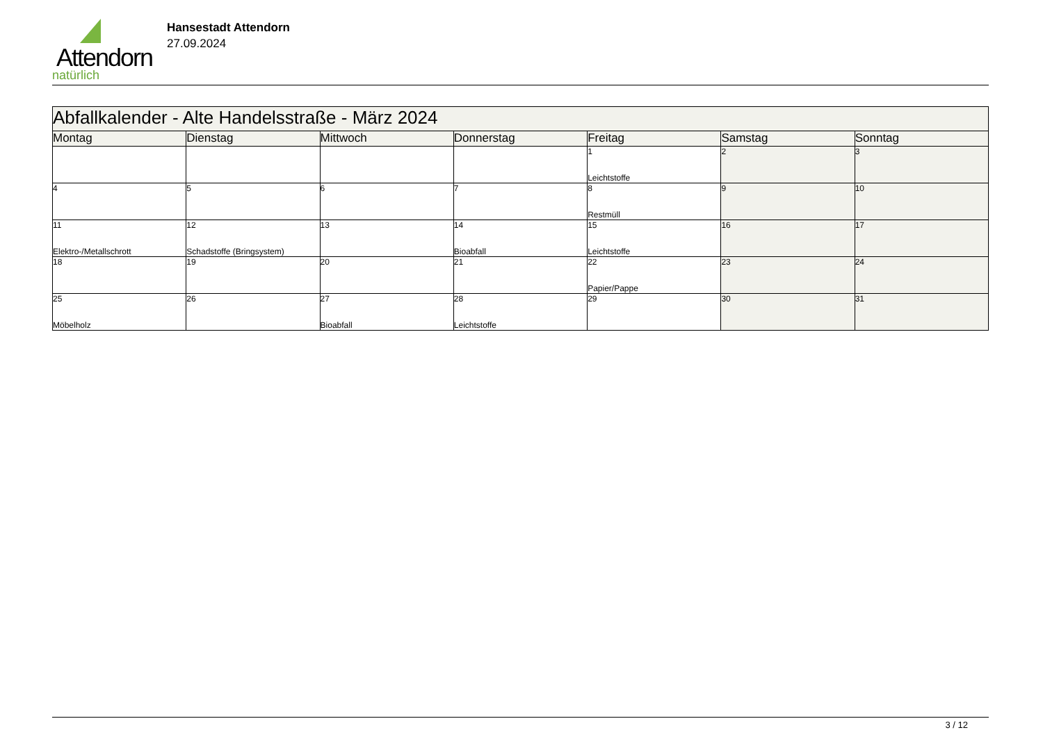Attendorn
natürlich
Hansestadt Attendorn
27.09.2024
| Abfallkalender - Alte Handelsstraße - März 2024 | | | | | | |
| Montag | Dienstag | Mittwoch | Donnerstag | Freitag | Samstag | Sonntag |
| | | | | 1 Leichtstoffe | 2 | 3 |
| 4 | 5 | 6 | 7 | 8 Restmüll | 9 | 10 |
| 11 Elektro-/Metallschrott | 12 Schadstoffe (Bringsystem) | 13 | 14 Bioabfall | 15 Leichtstoffe | 16 | 17 |
| 18 | 19 | 20 | 21 | 22 Papier/Pappe | 23 | 24 |
| 25 Möbelholz | 26 | 27 Bioabfall | 28 Leichtstoffe | 29 | 30 | 31 |
3 / 12